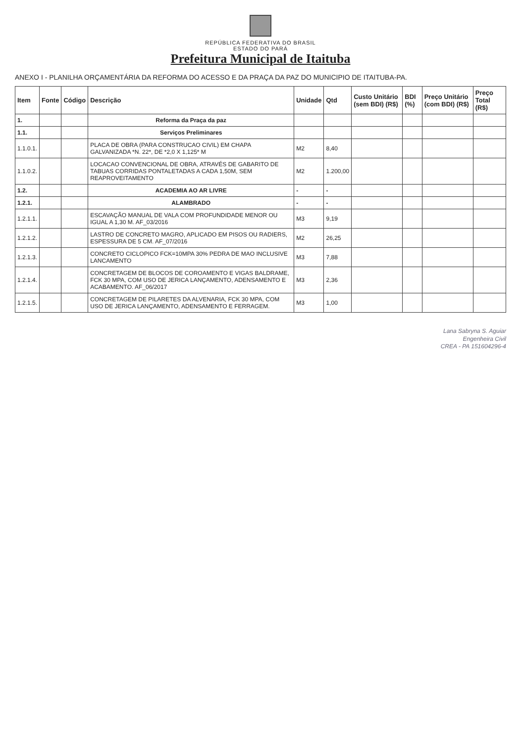REPÚBLICA FEDERATIVA DO BRASIL
ESTADO DO PARÁ
Prefeitura Municipal de Itaituba
ANEXO I - PLANILHA ORÇAMENTÁRIA DA REFORMA DO ACESSO E DA PRAÇA DA PAZ DO MUNICIPIO DE ITAITUBA-PA.
| Item | Fonte | Código | Descrição | Unidade | Qtd | Custo Unitário (sem BDI) (R$) | BDI (%) | Preço Unitário (com BDI) (R$) | Preço Total (R$) |
| --- | --- | --- | --- | --- | --- | --- | --- | --- | --- |
| 1. | | | Reforma da Praça da paz | | | | | | |
| 1.1. | | | Serviços Preliminares | | | | | | |
| 1.1.0.1. | | | PLACA DE OBRA (PARA CONSTRUCAO CIVIL) EM CHAPA GALVANIZADA *N. 22*, DE *2,0 X 1,125* M | M2 | 8,40 | | | | |
| 1.1.0.2. | | | LOCACAO CONVENCIONAL DE OBRA, ATRAVÉS DE GABARITO DE TABUAS CORRIDAS PONTALETADAS A CADA 1,50M, SEM REAPROVEITAMENTO | M2 | 1.200,00 | | | | |
| 1.2. | | | ACADEMIA AO AR LIVRE | - | - | | | | |
| 1.2.1. | | | ALAMBRADO | - | - | | | | |
| 1.2.1.1. | | | ESCAVAÇÃO MANUAL DE VALA COM PROFUNDIDADE MENOR OU IGUAL A 1,30 M. AF_03/2016 | M3 | 9,19 | | | | |
| 1.2.1.2. | | | LASTRO DE CONCRETO MAGRO, APLICADO EM PISOS OU RADIERS, ESPESSURA DE 5 CM. AF_07/2016 | M2 | 26,25 | | | | |
| 1.2.1.3. | | | CONCRETO CICLOPICO FCK=10MPA 30% PEDRA DE MAO INCLUSIVE LANCAMENTO | M3 | 7,88 | | | | |
| 1.2.1.4. | | | CONCRETAGEM DE BLOCOS DE COROAMENTO E VIGAS BALDRAME, FCK 30 MPA, COM USO DE JERICA LANÇAMENTO, ADENSAMENTO E ACABAMENTO. AF_06/2017 | M3 | 2,36 | | | | |
| 1.2.1.5. | | | CONCRETAGEM DE PILARETES DA ALVENARIA, FCK 30 MPA, COM USO DE JERICA LANÇAMENTO, ADENSAMENTO E FERRAGEM. | M3 | 1,00 | | | | |
Lana Sabryna S. Aguiar
Engenheira Civil
CREA - PA 151604296-4